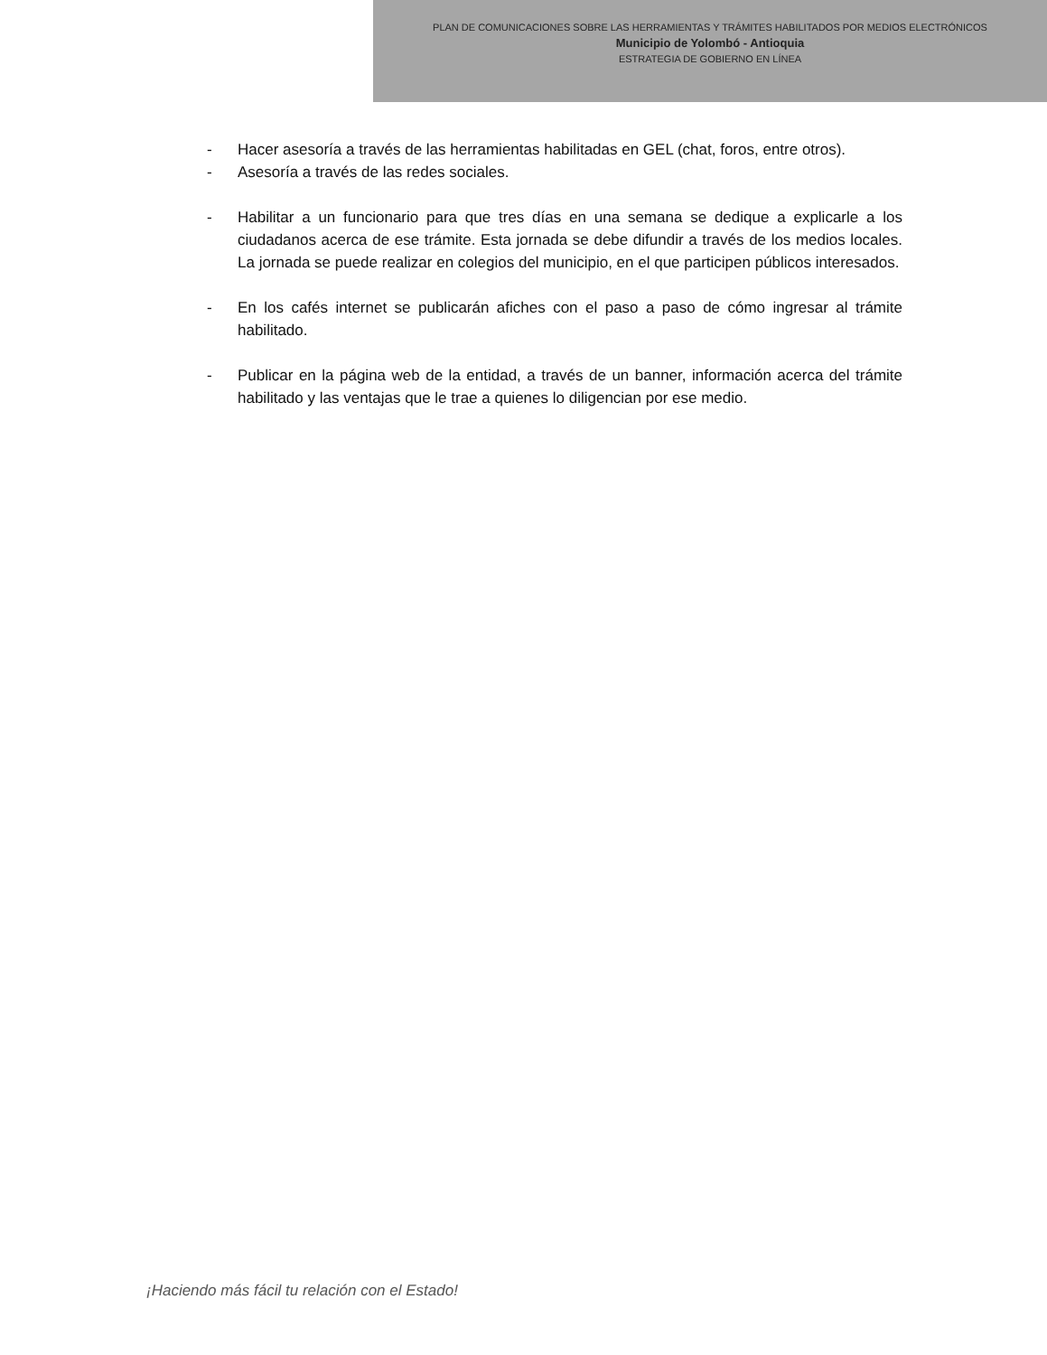PLAN DE COMUNICACIONES SOBRE LAS HERRAMIENTAS Y TRÁMITES HABILITADOS POR MEDIOS ELECTRÓNICOS
Municipio de Yolombó - Antioquia
ESTRATEGIA DE GOBIERNO EN LÍNEA
- Hacer asesoría a través de las herramientas habilitadas en GEL (chat, foros, entre otros).
- Asesoría a través de las redes sociales.
- Habilitar a un funcionario para que tres días en una semana se dedique a explicarle a los ciudadanos acerca de ese trámite. Esta jornada se debe difundir a través de los medios locales. La jornada se puede realizar en colegios del municipio, en el que participen públicos interesados.
- En los cafés internet se publicarán afiches con el paso a paso de cómo ingresar al trámite habilitado.
- Publicar en la página web de la entidad, a través de un banner, información acerca del trámite habilitado y las ventajas que le trae a quienes lo diligencian por ese medio.
¡Haciendo más fácil tu relación con el Estado!